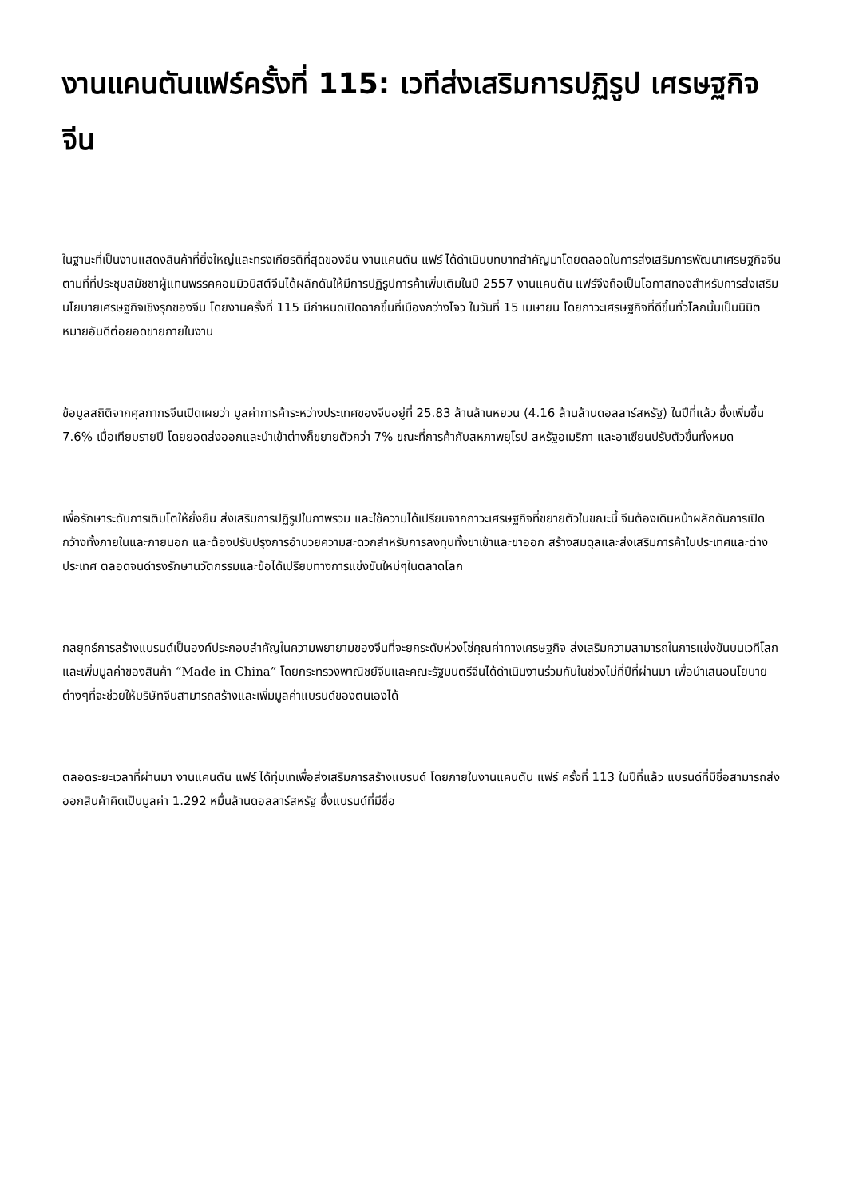งานแคนตันแฟร์ครั้งที่ 115: เวทีส่งเสริมการปฏิรูป เศรษฐกิจจีน
ในฐานะที่เป็นงานแสดงสินค้าที่ยิ่งใหญ่และทรงเกียรติที่สุดของจีน งานแคนตัน แฟร์ ได้ดำเนินบทบาทสำคัญมาโดยตลอดในการส่งเสริมการพัฒนาเศรษฐกิจจีน ตามที่ที่ประชุมสมัชชาผู้แทนพรรคคอมมิวนิสต์จีนได้ผลักดันให้มีการปฏิรูปการค้าเพิ่มเติมในปี 2557 งานแคนตัน แฟร์จึงถือเป็นโอกาสทองสำหรับการส่งเสริมนโยบายเศรษฐกิจเชิงรุกของจีน โดยงานครั้งที่ 115 มีกำหนดเปิดฉากขึ้นที่เมืองกว่างโจว ในวันที่ 15 เมษายน โดยภาวะเศรษฐกิจที่ดีขึ้นทั่วโลกนั้นเป็นนิมิตหมายอันดีต่อยอดขายภายในงาน
ข้อมูลสถิติจากศุลกากรจีนเปิดเผยว่า มูลค่าการค้าระหว่างประเทศของจีนอยู่ที่ 25.83 ล้านล้านหยวน (4.16 ล้านล้านดอลลาร์สหรัฐ) ในปีที่แล้ว ซึ่งเพิ่มขึ้น 7.6% เมื่อเทียบรายปี โดยยอดส่งออกและนำเข้าต่างก็ขยายตัวกว่า 7% ขณะที่การค้ากับสหภาพยุโรป สหรัฐอเมริกา และอาเซียนปรับตัวขึ้นทั้งหมด
เพื่อรักษาระดับการเติบโตให้ยั่งยืน ส่งเสริมการปฏิรูปในภาพรวม และใช้ความได้เปรียบจากภาวะเศรษฐกิจที่ขยายตัวในขณะนี้ จีนต้องเดินหน้าผลักดันการเปิดกว้างทั้งภายในและภายนอก และต้องปรับปรุงการอำนวยความสะดวกสำหรับการลงทุนทั้งขาเข้าและขาออก สร้างสมดุลและส่งเสริมการค้าในประเทศและต่างประเทศ ตลอดจนดำรงรักษานวัตกรรมและข้อได้เปรียบทางการแข่งขันใหม่ๆในตลาดโลก
กลยุทธ์การสร้างแบรนด์เป็นองค์ประกอบสำคัญในความพยายามของจีนที่จะยกระดับห่วงโซ่คุณค่าทางเศรษฐกิจ ส่งเสริมความสามารถในการแข่งขันบนเวทีโลก และเพิ่มมูลค่าของสินค้า “Made in China” โดยกระทรวงพาณิชย์จีนและคณะรัฐมนตรีจีนได้ดำเนินงานร่วมกันในช่วงไม่กี่ปีที่ผ่านมา เพื่อนำเสนอนโยบายต่างๆที่จะช่วยให้บริษัทจีนสามารถสร้างและเพิ่มมูลค่าแบรนด์ของตนเองได้
ตลอดระยะเวลาที่ผ่านมา งานแคนตัน แฟร์ ได้ทุ่มเทเพื่อส่งเสริมการสร้างแบรนด์ โดยภายในงานแคนตัน แฟร์ ครั้งที่ 113 ในปีที่แล้ว แบรนด์ที่มีชื่อสามารถส่งออกสินค้าคิดเป็นมูลค่า 1.292 หมื่นล้านดอลลาร์สหรัฐ ซึ่งแบรนด์ที่มีชื่อ